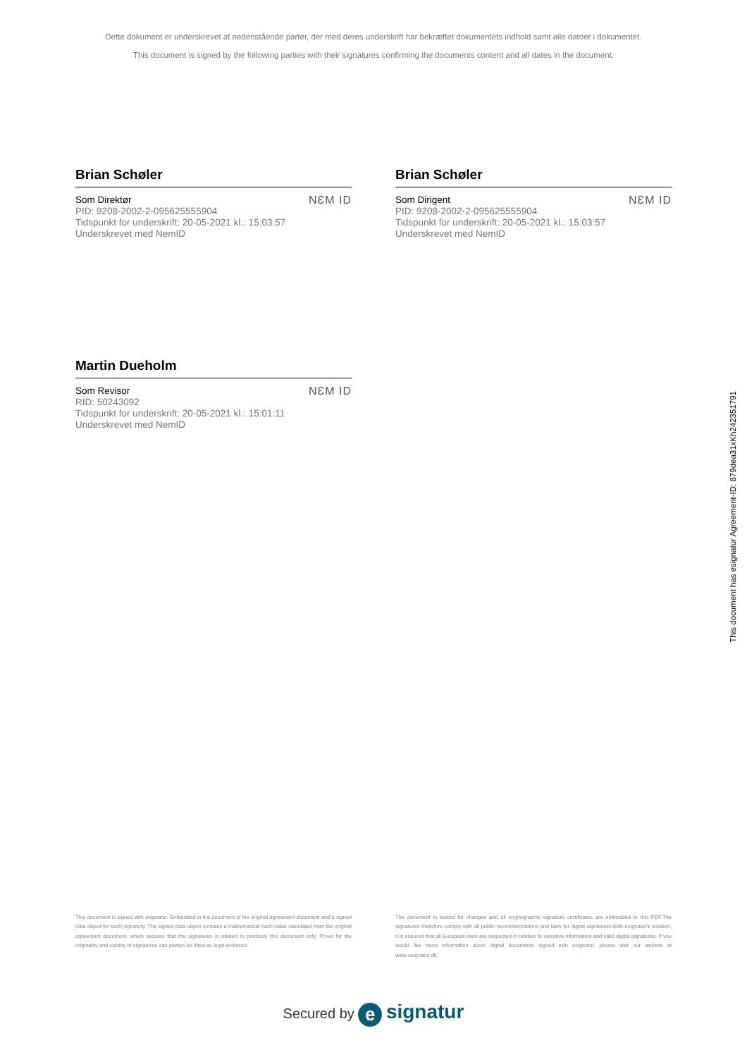Dette dokument er underskrevet af nedenstående parter, der med deres underskrift har bekræftet dokumentets indhold samt alle datoer i dokumentet.
This document is signed by the following parties with their signatures confirming the documents content and all dates in the document.
Brian Schøler
Som Direktør
PID: 9208-2002-2-095625555904
Tidspunkt for underskrift: 20-05-2021 kl.: 15:03:57
Underskrevet med NemID
NƐM ID
Brian Schøler
Som Dirigent
PID: 9208-2002-2-095625555904
Tidspunkt for underskrift: 20-05-2021 kl.: 15:03:57
Underskrevet med NemID
NƐM ID
Martin Dueholm
Som Revisor
RID: 50243092
Tidspunkt for underskrift: 20-05-2021 kl.: 15:01:11
Underskrevet med NemID
NƐM ID
This document has esignatur Agreement-ID: 879dea31xKh242351791
This document is signed with esignatur. Embedded in the document is the original agreement document and a signed data object for each signatory. The signed data object contains a mathematical hash value calculated from the original agreement document, which secures that the signatures is related to precisely this document only. Prove for the originality and validity of signatures can always be lifted as legal evidence.
The document is locked for changes and all cryptographic signature certificates are embedded in this PDF.The signatures therefore comply with all public recommendations and laws for digital signatures.With esignatur's solution, it is ensured that all European laws are respected in relation to sensitive information and valid digital signatures. If you would like more information about digital documents signed with esignatur, please visit our website at www.esignatur.dk.
Secured by e signatur